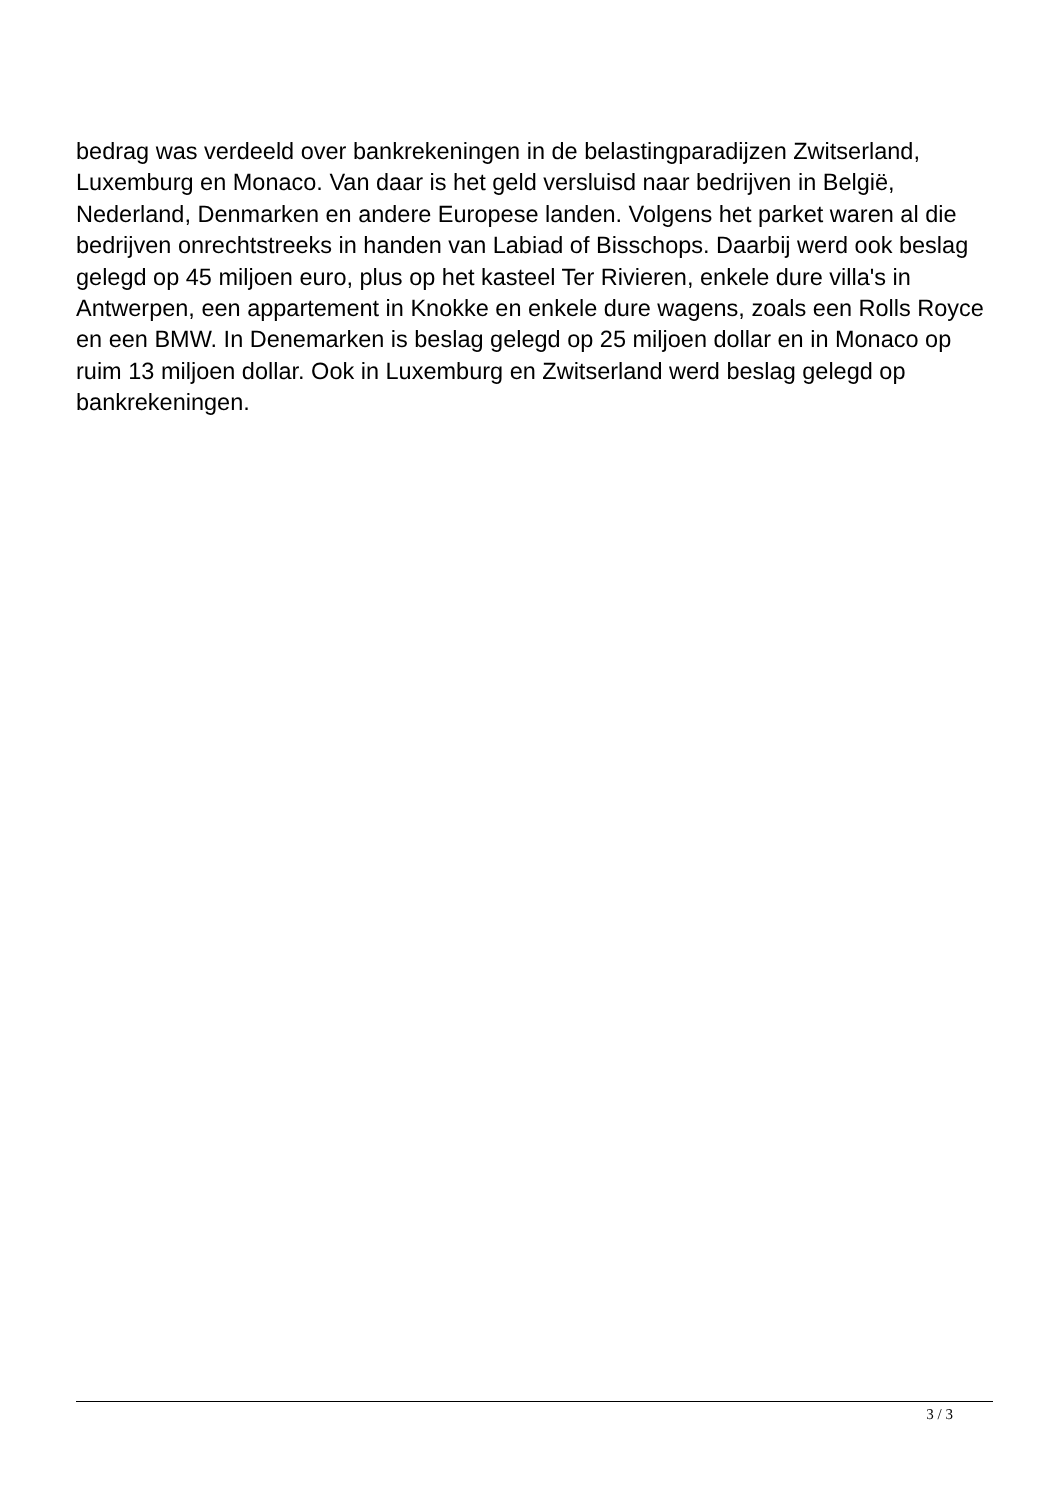bedrag was verdeeld over bankrekeningen in de belastingparadijzen Zwitserland, Luxemburg en Monaco. Van daar is het geld versluisd naar bedrijven in België, Nederland, Denmarken en andere Europese landen. Volgens het parket waren al die bedrijven onrechtstreeks in handen van Labiad of Bisschops. Daarbij werd ook beslag gelegd op 45 miljoen euro, plus op het kasteel Ter Rivieren, enkele dure villa's in Antwerpen, een appartement in Knokke en enkele dure wagens, zoals een Rolls Royce en een BMW. In Denemarken is beslag gelegd op 25 miljoen dollar en in Monaco op ruim 13 miljoen dollar. Ook in Luxemburg en Zwitserland werd beslag gelegd op bankrekeningen.
3 / 3